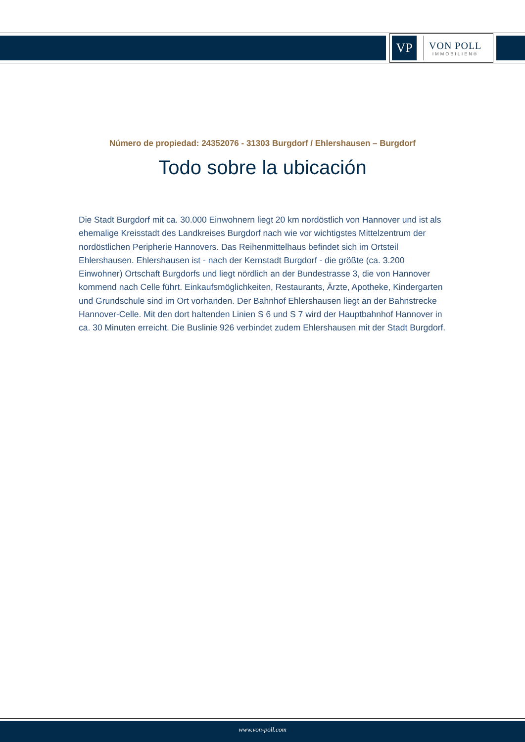VP
VON POLL
IMMOBILIEN®
Número de propiedad: 24352076 - 31303 Burgdorf / Ehlershausen – Burgdorf
Todo sobre la ubicación
Die Stadt Burgdorf mit ca. 30.000 Einwohnern liegt 20 km nordöstlich von Hannover und ist als ehemalige Kreisstadt des Landkreises Burgdorf nach wie vor wichtigstes Mittelzentrum der nordöstlichen Peripherie Hannovers. Das Reihenmittelhaus befindet sich im Ortsteil Ehlershausen. Ehlershausen ist - nach der Kernstadt Burgdorf - die größte (ca. 3.200 Einwohner) Ortschaft Burgdorfs und liegt nördlich an der Bundestrasse 3, die von Hannover kommend nach Celle führt. Einkaufsmöglichkeiten, Restaurants, Ärzte, Apotheke, Kindergarten und Grundschule sind im Ort vorhanden. Der Bahnhof Ehlershausen liegt an der Bahnstrecke Hannover-Celle. Mit den dort haltenden Linien S 6 und S 7 wird der Hauptbahnhof Hannover in ca. 30 Minuten erreicht. Die Buslinie 926 verbindet zudem Ehlershausen mit der Stadt Burgdorf.
www.von-poll.com